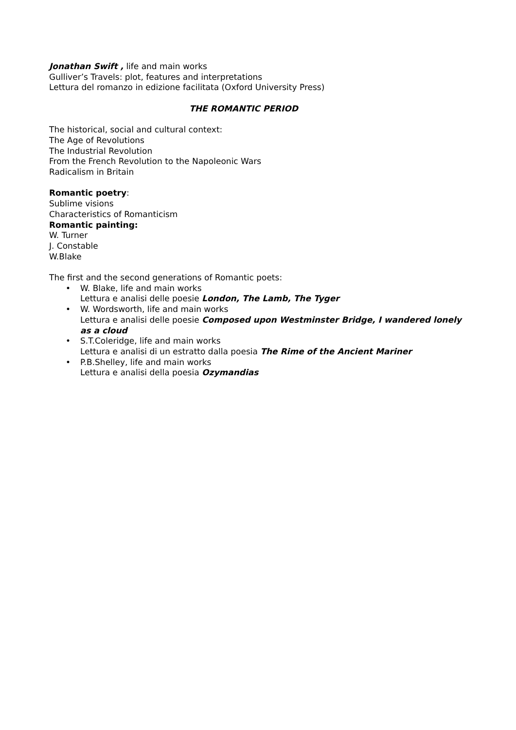Jonathan Swift , life and main works
Gulliver’s Travels: plot, features and interpretations
Lettura del romanzo in edizione facilitata (Oxford University Press)
THE ROMANTIC PERIOD
The historical, social and cultural context:
The Age of Revolutions
The Industrial Revolution
From the French Revolution to the Napoleonic Wars
Radicalism in Britain
Romantic poetry:
Sublime visions
Characteristics of Romanticism
Romantic painting:
W. Turner
J. Constable
W.Blake
The first and the second generations of Romantic poets:
• W. Blake, life and main works
Lettura e analisi delle poesie London, The Lamb, The Tyger
• W. Wordsworth, life and main works
Lettura e analisi delle poesie Composed upon Westminster Bridge, I wandered lonely as a cloud
• S.T.Coleridge, life and main works
Lettura e analisi di un estratto dalla poesia The Rime of the Ancient Mariner
• P.B.Shelley, life and main works
Lettura e analisi della poesia Ozymandias